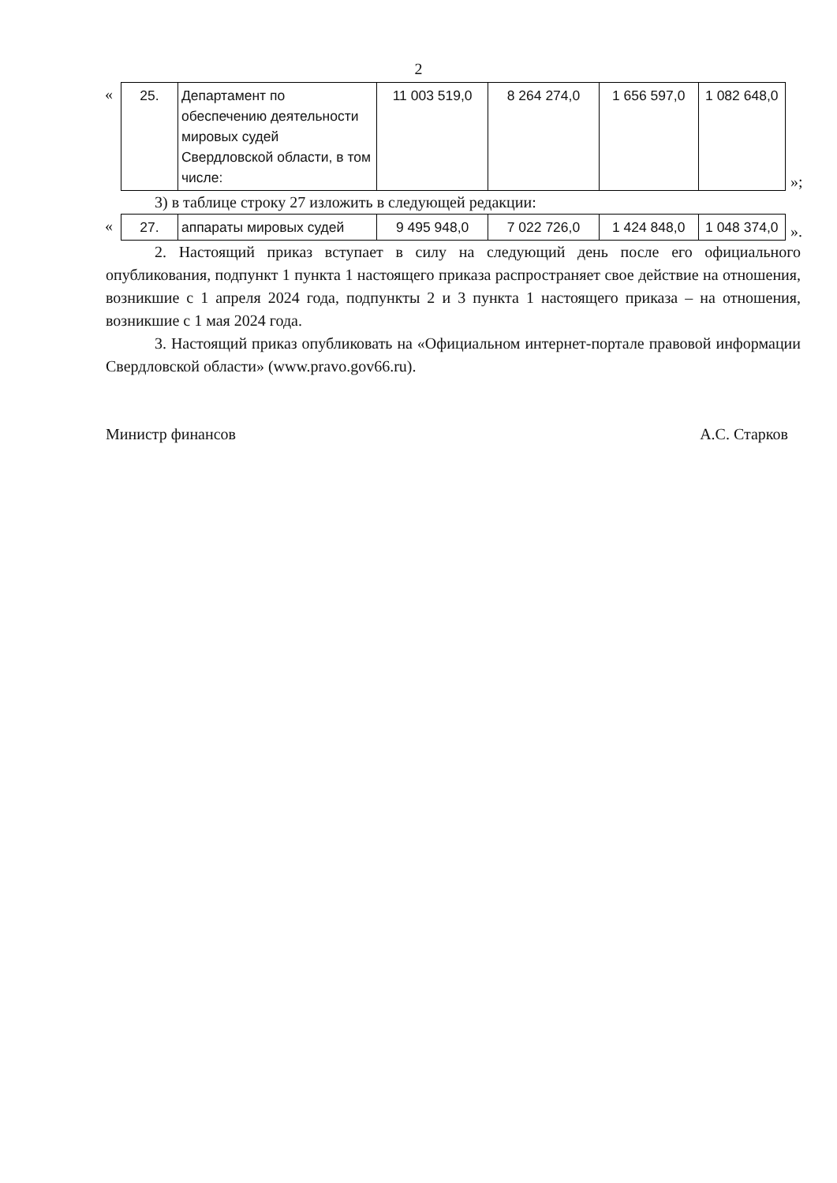2
«
| 25. | Департамент по обеспечению деятельности мировых судей Свердловской области, в том числе: | 11 003 519,0 | 8 264 274,0 | 1 656 597,0 | 1 082 648,0 |
»;
3) в таблице строку 27 изложить в следующей редакции:
«
| 27. | аппараты мировых судей | 9 495 948,0 | 7 022 726,0 | 1 424 848,0 | 1 048 374,0 |
».
2. Настоящий приказ вступает в силу на следующий день после его официального опубликования, подпункт 1 пункта 1 настоящего приказа распространяет свое действие на отношения, возникшие с 1 апреля 2024 года, подпункты 2 и 3 пункта 1 настоящего приказа – на отношения, возникшие с 1 мая 2024 года.
3. Настоящий приказ опубликовать на «Официальном интернет-портале правовой информации Свердловской области» (www.pravo.gov66.ru).
Министр финансов А.С. Старков